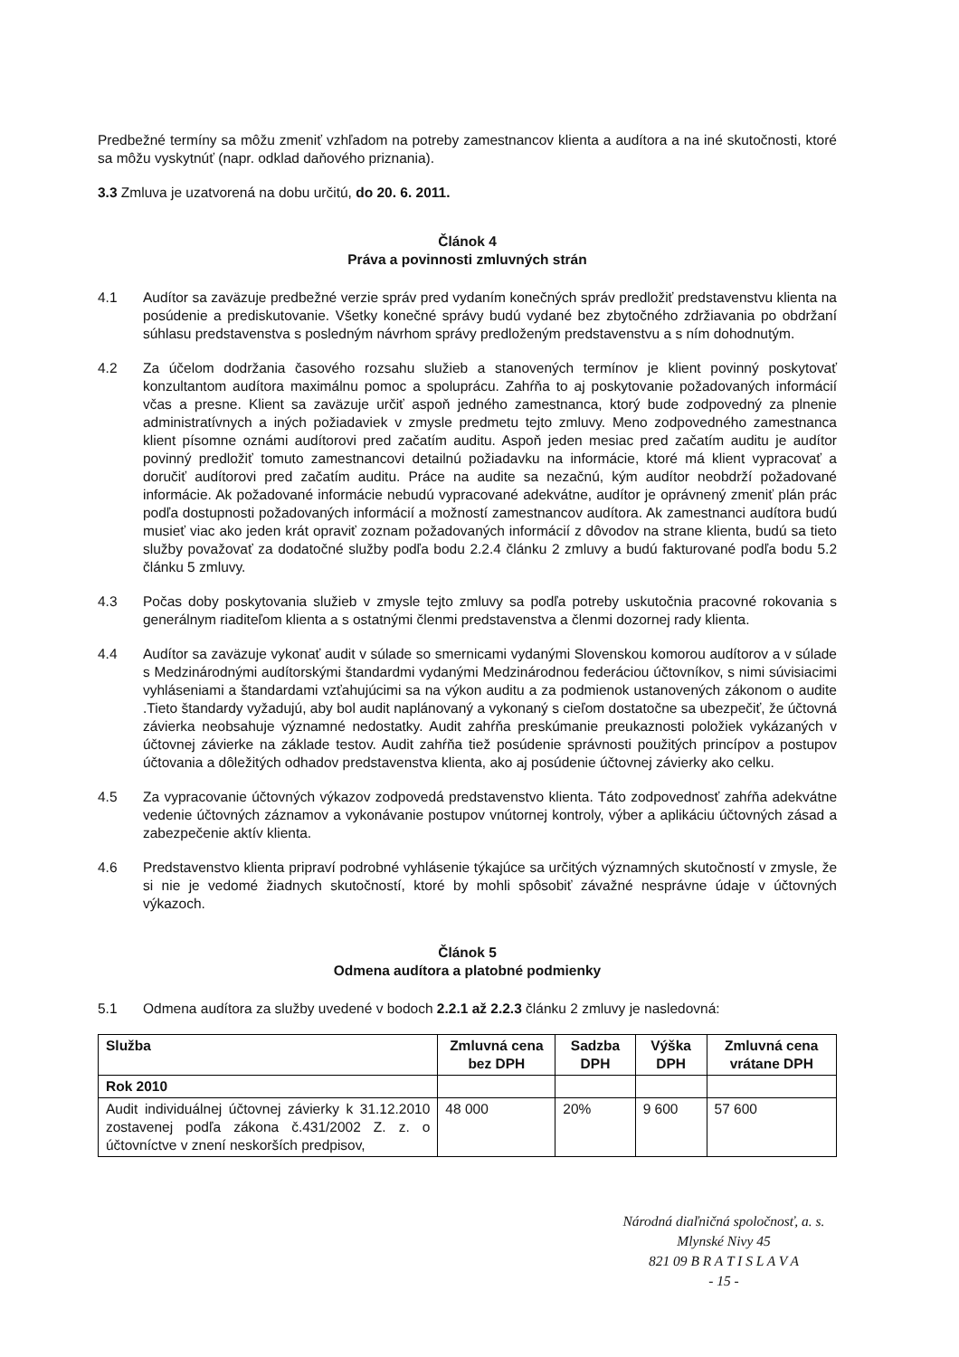Predbežné termíny sa môžu zmeniť vzhľadom na potreby zamestnancov klienta a audítora a na iné skutočnosti, ktoré sa môžu vyskytnúť (napr. odklad daňového priznania).
3.3 Zmluva je uzatvorená na dobu určitú, do 20. 6. 2011.
Článok 4
Práva a povinnosti zmluvných strán
4.1 Audítor sa zaväzuje predbežné verzie správ pred vydaním konečných správ predložiť predstavenstvu klienta na posúdenie a prediskutovanie. Všetky konečné správy budú vydané bez zbytočného zdržiavania po obdržaní súhlasu predstavenstva s posledným návrhom správy predloženým predstavenstvu a s ním dohodnutým.
4.2 Za účelom dodržania časového rozsahu služieb a stanovených termínov je klient povinný poskytovať konzultantom audítora maximálnu pomoc a spoluprácu. Zahŕňa to aj poskytovanie požadovaných informácií včas a presne. Klient sa zaväzuje určiť aspoň jedného zamestnanca, ktorý bude zodpovedný za plnenie administratívnych a iných požiadaviek v zmysle predmetu tejto zmluvy. Meno zodpovedného zamestnanca klient písomne oznámi audítorovi pred začatím auditu. Aspoň jeden mesiac pred začatím auditu je audítor povinný predložiť tomuto zamestnancovi detailnú požiadavku na informácie, ktoré má klient vypracovať a doručiť audítorovi pred začatím auditu. Práce na audite sa nezačnú, kým audítor neobdrží požadované informácie. Ak požadované informácie nebudú vypracované adekvátne, audítor je oprávnený zmeniť plán prác podľa dostupnosti požadovaných informácií a možností zamestnancov audítora. Ak zamestnanci audítora budú musieť viac ako jeden krát opraviť zoznam požadovaných informácií z dôvodov na strane klienta, budú sa tieto služby považovať za dodatočné služby podľa bodu 2.2.4 článku 2 zmluvy a budú fakturované podľa bodu 5.2 článku 5 zmluvy.
4.3 Počas doby poskytovania služieb v zmysle tejto zmluvy sa podľa potreby uskutočnia pracovné rokovania s generálnym riaditeľom klienta a s ostatnými členmi predstavenstva a členmi dozornej rady klienta.
4.4 Audítor sa zaväzuje vykonať audit v súlade so smernicami vydanými Slovenskou komorou audítorov a v súlade s Medzinárodnými audítorskými štandardmi vydanými Medzinárodnou federáciou účtovníkov, s nimi súvisiacimi vyhláseniami a štandardami vzťahujúcimi sa na výkon auditu a za podmienok ustanovených zákonom o audite .Tieto štandardy vyžadujú, aby bol audit naplánovaný a vykonaný s cieľom dostatočne sa ubezpečiť, že účtovná závierka neobsahuje významné nedostatky. Audit zahŕňa preskúmanie preukaznosti položiek vykázaných v účtovnej závierke na základe testov. Audit zahŕňa tiež posúdenie správnosti použitých princípov a postupov účtovania a dôležitých odhadov predstavenstva klienta, ako aj posúdenie účtovnej závierky ako celku.
4.5 Za vypracovanie účtovných výkazov zodpovedá predstavenstvo klienta. Táto zodpovednosť zahŕňa adekvátne vedenie účtovných záznamov a vykonávanie postupov vnútornej kontroly, výber a aplikáciu účtovných zásad a zabezpečenie aktív klienta.
4.6 Predstavenstvo klienta pripraví podrobné vyhlásenie týkajúce sa určitých významných skutočností v zmysle, že si nie je vedomé žiadnych skutočností, ktoré by mohli spôsobiť závažné nesprávne údaje v účtovných výkazoch.
Článok 5
Odmena audítora a platobné podmienky
5.1 Odmena audítora za služby uvedené v bodoch 2.2.1 až 2.2.3 článku 2 zmluvy je nasledovná:
| Služba | Zmluvná cena bez DPH | Sadzba DPH | Výška DPH | Zmluvná cena vrátane DPH |
| --- | --- | --- | --- | --- |
| Rok 2010 | | | | |
| Audit individuálnej účtovnej závierky k 31.12.2010 zostavenej podľa zákona č.431/2002 Z. z. o účtovníctve v znení neskorších predpisov, | 48 000 | 20% | 9 600 | 57 600 |
Národná diaľničná spoločnosť, a. s.
Mlynské Nivy 45
821 09 B R A T I S L A V A
- 15 -